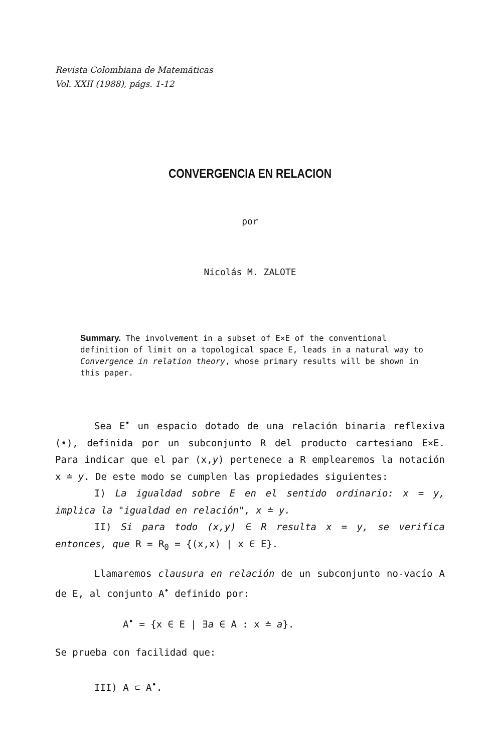Revista Colombiana de Matemáticas
Vol. XXII (1988), págs. 1-12
CONVERGENCIA EN RELACION
por
Nicolás M. ZALOTE
Summary. The involvement in a subset of E×E of the conventional definition of limit on a topological space E, leads in a natural way to Convergence in relation theory, whose primary results will be shown in this paper.
Sea E<sup>•</sup> un espacio dotado de una relación binaria reflexiva (•), definida por un subconjunto R del producto cartesiano E×E. Para indicar que el par (x,y) pertenece a R emplearemos la notación x ≐ y. De este modo se cumplen las propiedades siguientes:
I) La igualdad sobre E en el sentido ordinario: x = y, implica la "igualdad en relación", x ≐ y.
II) Si para todo (x,y) ∈ R resulta x = y, se verifica entonces, que R = R<sub>0</sub> = {(x,x) | x ∈ E}.
Llamaremos clausura en relación de un subconjunto no-vacío A de E, al conjunto A<sup>•</sup> definido por:
A<sup>•</sup> = {x ∈ E | ∃a ∈ A : x ≐ a}.
Se prueba con facilidad que:
III) A ⊂ A<sup>•</sup>.